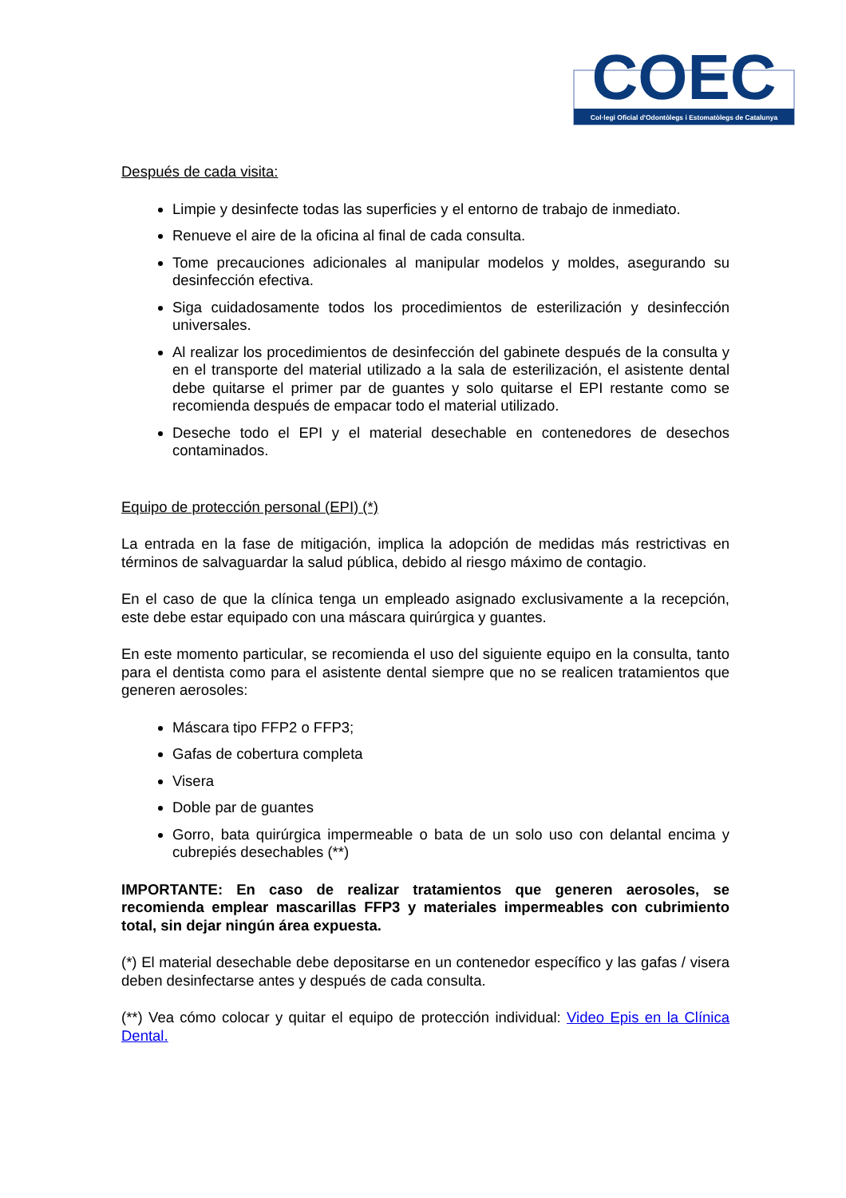COEC
Col·legi Oficial d'Odontòlegs i Estomatòlegs de Catalunya
Después de cada visita:
Limpie y desinfecte todas las superficies y el entorno de trabajo de inmediato.
Renueve el aire de la oficina al final de cada consulta.
Tome precauciones adicionales al manipular modelos y moldes, asegurando su desinfección efectiva.
Siga cuidadosamente todos los procedimientos de esterilización y desinfección universales.
Al realizar los procedimientos de desinfección del gabinete después de la consulta y en el transporte del material utilizado a la sala de esterilización, el asistente dental debe quitarse el primer par de guantes y solo quitarse el EPI restante como se recomienda después de empacar todo el material utilizado.
Deseche todo el EPI y el material desechable en contenedores de desechos contaminados.
Equipo de protección personal (EPI) (*)
La entrada en la fase de mitigación, implica la adopción de medidas más restrictivas en términos de salvaguardar la salud pública, debido al riesgo máximo de contagio.
En el caso de que la clínica tenga un empleado asignado exclusivamente a la recepción, este debe estar equipado con una máscara quirúrgica y guantes.
En este momento particular, se recomienda el uso del siguiente equipo en la consulta, tanto para el dentista como para el asistente dental siempre que no se realicen tratamientos que generen aerosoles:
Máscara tipo FFP2 o FFP3;
Gafas de cobertura completa
Visera
Doble par de guantes
Gorro, bata quirúrgica impermeable o bata de un solo uso con delantal encima y cubrepiés desechables (**)
IMPORTANTE: En caso de realizar tratamientos que generen aerosoles, se recomienda emplear mascarillas FFP3 y materiales impermeables con cubrimiento total, sin dejar ningún área expuesta.
(*) El material desechable debe depositarse en un contenedor específico y las gafas / visera deben desinfectarse antes y después de cada consulta.
(**) Vea cómo colocar y quitar el equipo de protección individual: Video Epis en la Clínica Dental.